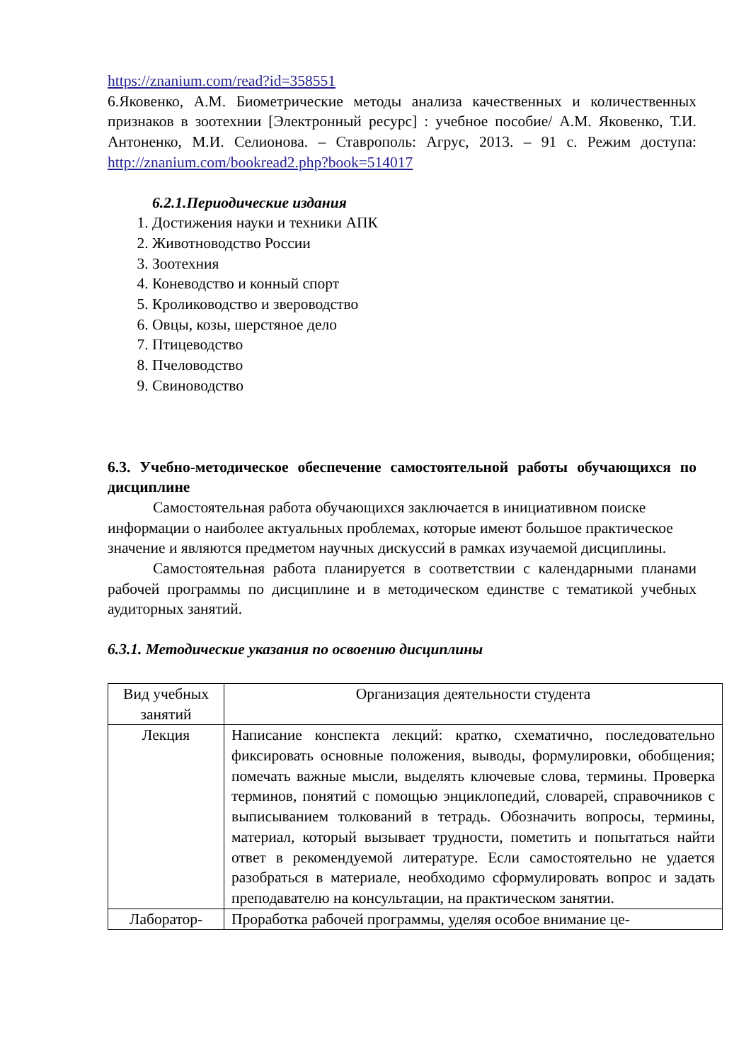https://znanium.com/read?id=358551
6.Яковенко, А.М. Биометрические методы анализа качественных и количественных признаков в зоотехнии [Электронный ресурс] : учебное пособие/ А.М. Яковенко, Т.И. Антоненко, М.И. Селионова. – Ставрополь: Агрус, 2013. – 91 с. Режим доступа: http://znanium.com/bookread2.php?book=514017
6.2.1.Периодические издания
1. Достижения науки и техники АПК
2. Животноводство России
3. Зоотехния
4. Коневодство и конный спорт
5. Кролиководство и звероводство
6. Овцы, козы, шерстяное дело
7. Птицеводство
8. Пчеловодство
9. Свиноводство
6.3. Учебно-методическое обеспечение самостоятельной работы обучающихся по дисциплине
Самостоятельная работа обучающихся заключается в инициативном поиске информации о наиболее актуальных проблемах, которые имеют большое практическое значение и являются предметом научных дискуссий в рамках изучаемой дисциплины.
Самостоятельная работа планируется в соответствии с календарными планами рабочей программы по дисциплине и в методическом единстве с тематикой учебных аудиторных занятий.
6.3.1. Методические указания по освоению дисциплины
| Вид учебных занятий | Организация деятельности студента |
| Лекция | Написание конспекта лекций: кратко, схематично, последовательно фиксировать основные положения, выводы, формулировки, обобщения; помечать важные мысли, выделять ключевые слова, термины. Проверка терминов, понятий с помощью энциклопедий, словарей, справочников с выписыванием толкований в тетрадь. Обозначить вопросы, термины, материал, который вызывает трудности, пометить и попытаться найти ответ в рекомендуемой литературе. Если самостоятельно не удается разобраться в материале, необходимо сформулировать вопрос и задать преподавателю на консультации, на практическом занятии. |
| Лаборатор- | Проработка рабочей программы, уделяя особое внимание це- |